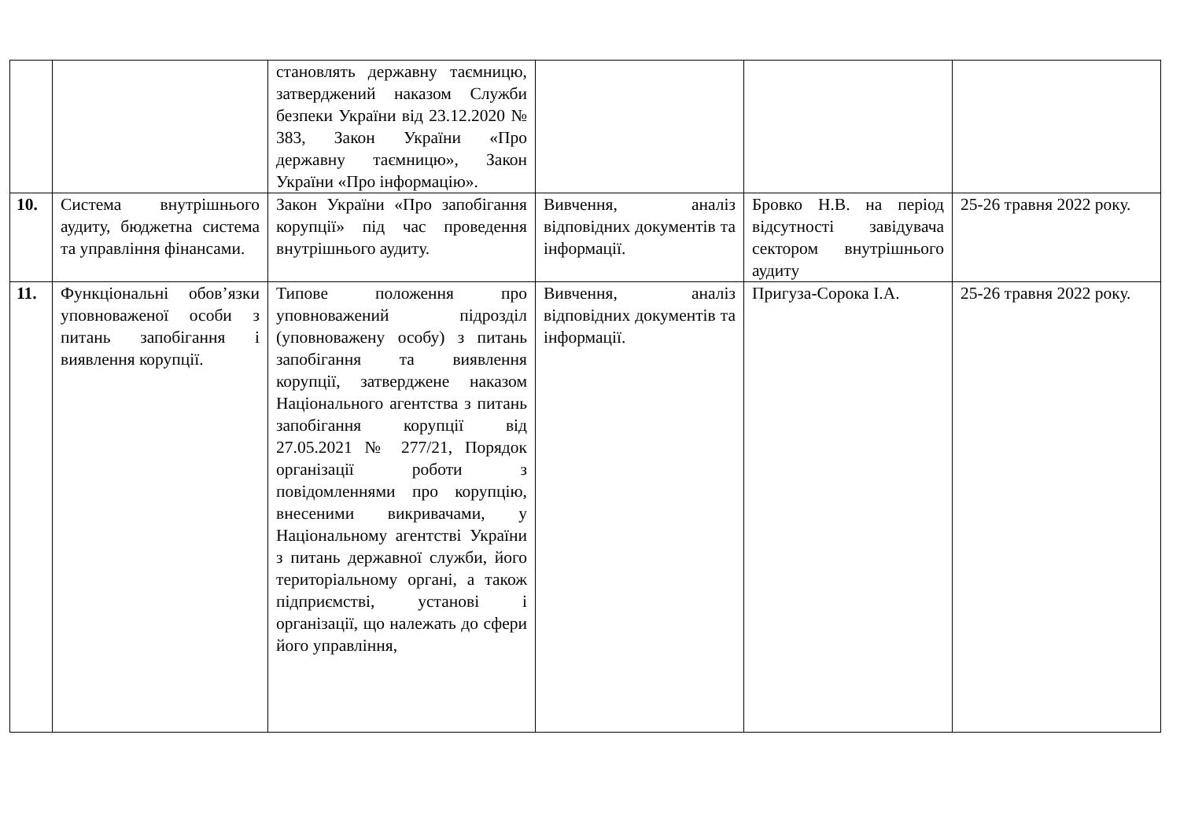| | | становлять державну таємницю, затверджений наказом Служби безпеки України від 23.12.2020 № 383, Закон України «Про державну таємницю», Закон України «Про інформацію». | | | |
| 10. | Система внутрішнього аудиту, бюджетна система та управління фінансами. | Закон України «Про запобігання корупції» під час проведення внутрішнього аудиту. | Вивчення, аналіз відповідних документів та інформації. | Бровко Н.В. на період відсутності завідувача сектором внутрішнього аудиту | 25-26 травня 2022 року. |
| 11. | Функціональні обов’язки уповноваженої особи з питань запобігання і виявлення корупції. | Типове положення про уповноважений підрозділ (уповноважену особу) з питань запобігання та виявлення корупції, затверджене наказом Національного агентства з питань запобігання корупції від 27.05.2021 № 277/21, Порядок організації роботи з повідомленнями про корупцію, внесеними викривачами, у Національному агентстві України з питань державної служби, його територіальному органі, а також підприємстві, установі і організації, що належать до сфери його управління, | Вивчення, аналіз відповідних документів та інформації. | Пригуза-Сорока І.А. | 25-26 травня 2022 року. |